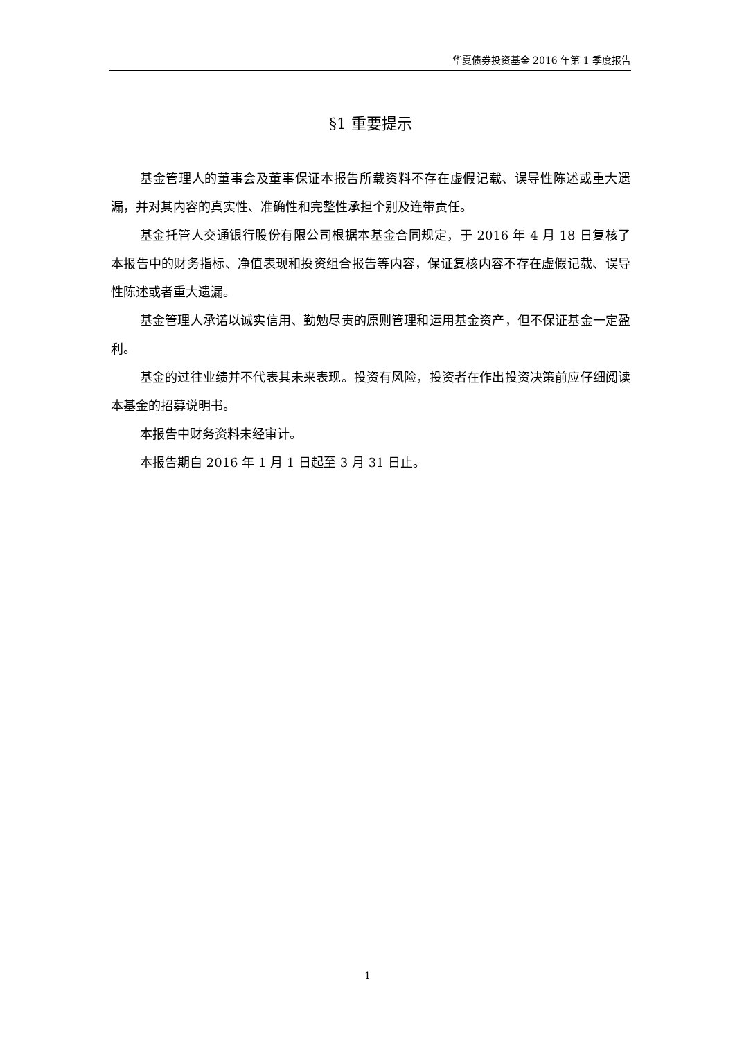华夏债券投资基金 2016 年第 1 季度报告
§1 重要提示
基金管理人的董事会及董事保证本报告所载资料不存在虚假记载、误导性陈述或重大遗漏，并对其内容的真实性、准确性和完整性承担个别及连带责任。
基金托管人交通银行股份有限公司根据本基金合同规定，于 2016 年 4 月 18 日复核了本报告中的财务指标、净值表现和投资组合报告等内容，保证复核内容不存在虚假记载、误导性陈述或者重大遗漏。
基金管理人承诺以诚实信用、勤勉尽责的原则管理和运用基金资产，但不保证基金一定盈利。
基金的过往业绩并不代表其未来表现。投资有风险，投资者在作出投资决策前应仔细阅读本基金的招募说明书。
本报告中财务资料未经审计。
本报告期自 2016 年 1 月 1 日起至 3 月 31 日止。
1